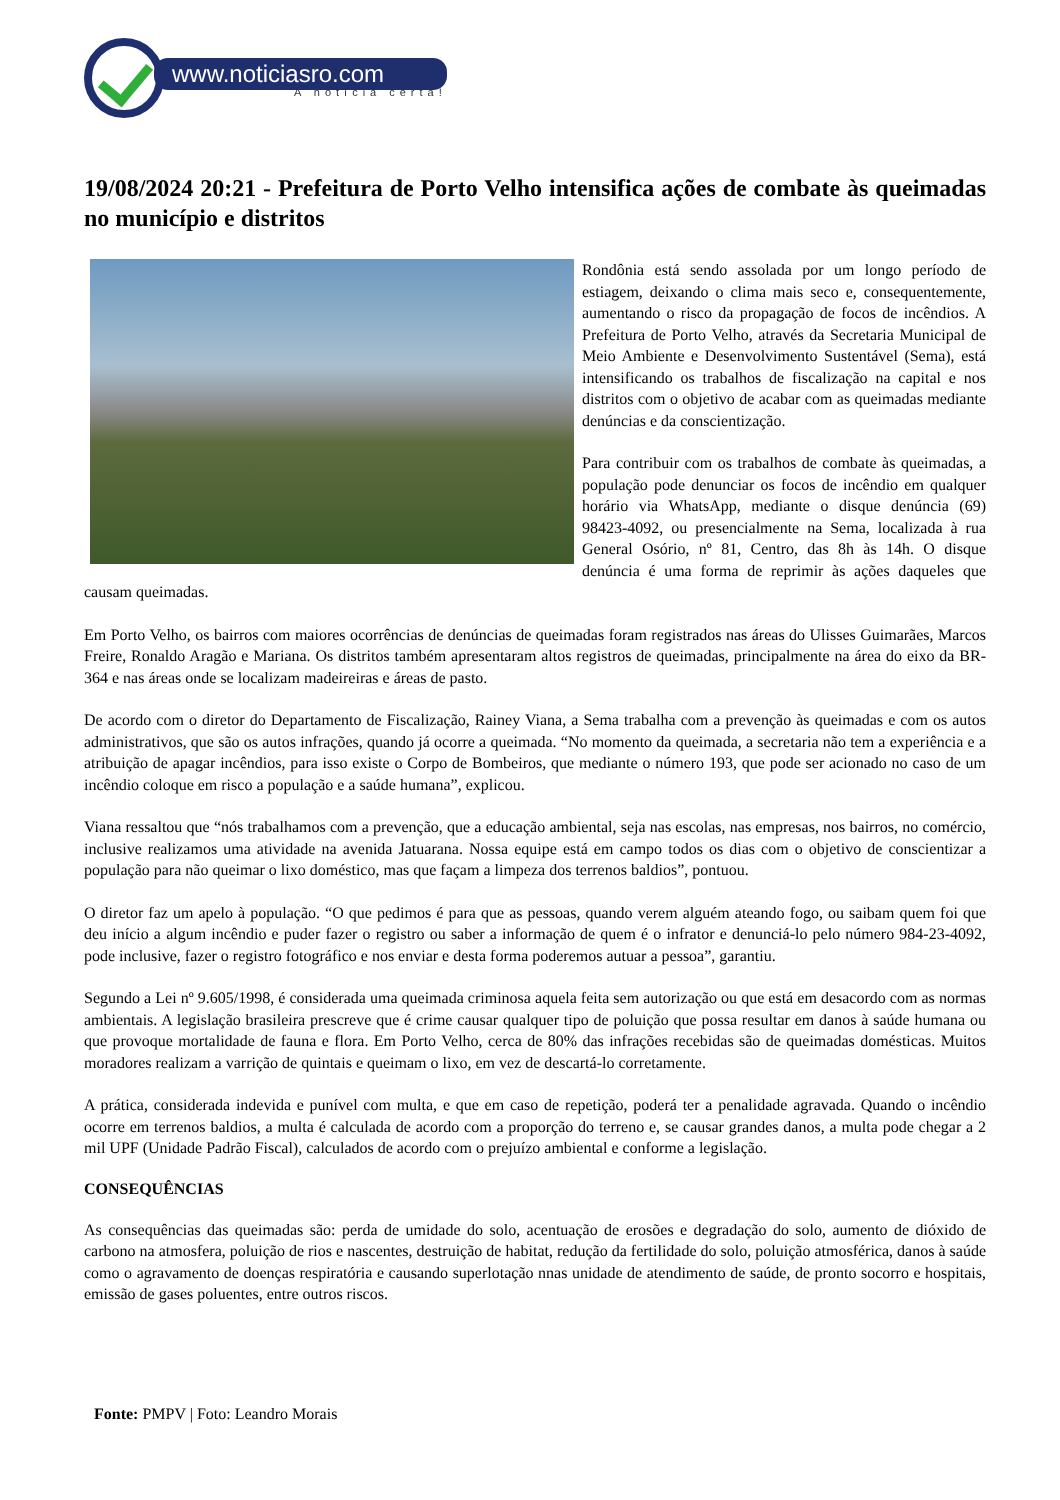www.noticiasro.com
A notícia certa!
19/08/2024 20:21 - Prefeitura de Porto Velho intensifica ações de combate às queimadas no município e distritos
Rondônia está sendo assolada por um longo período de estiagem, deixando o clima mais seco e, consequentemente, aumentando o risco da propagação de focos de incêndios. A Prefeitura de Porto Velho, através da Secretaria Municipal de Meio Ambiente e Desenvolvimento Sustentável (Sema), está intensificando os trabalhos de fiscalização na capital e nos distritos com o objetivo de acabar com as queimadas mediante denúncias e da conscientização.
Para contribuir com os trabalhos de combate às queimadas, a população pode denunciar os focos de incêndio em qualquer horário via WhatsApp, mediante o disque denúncia (69) 98423-4092, ou presencialmente na Sema, localizada à rua General Osório, nº 81, Centro, das 8h às 14h. O disque denúncia é uma forma de reprimir às ações daqueles que causam queimadas.
Em Porto Velho, os bairros com maiores ocorrências de denúncias de queimadas foram registrados nas áreas do Ulisses Guimarães, Marcos Freire, Ronaldo Aragão e Mariana. Os distritos também apresentaram altos registros de queimadas, principalmente na área do eixo da BR-364 e nas áreas onde se localizam madeireiras e áreas de pasto.
De acordo com o diretor do Departamento de Fiscalização, Rainey Viana, a Sema trabalha com a prevenção às queimadas e com os autos administrativos, que são os autos infrações, quando já ocorre a queimada. “No momento da queimada, a secretaria não tem a experiência e a atribuição de apagar incêndios, para isso existe o Corpo de Bombeiros, que mediante o número 193, que pode ser acionado no caso de um incêndio coloque em risco a população e a saúde humana”, explicou.
Viana ressaltou que “nós trabalhamos com a prevenção, que a educação ambiental, seja nas escolas, nas empresas, nos bairros, no comércio, inclusive realizamos uma atividade na avenida Jatuarana. Nossa equipe está em campo todos os dias com o objetivo de conscientizar a população para não queimar o lixo doméstico, mas que façam a limpeza dos terrenos baldios”, pontuou.
O diretor faz um apelo à população. “O que pedimos é para que as pessoas, quando verem alguém ateando fogo, ou saibam quem foi que deu início a algum incêndio e puder fazer o registro ou saber a informação de quem é o infrator e denunciá-lo pelo número 984-23-4092, pode inclusive, fazer o registro fotográfico e nos enviar e desta forma poderemos autuar a pessoa”, garantiu.
Segundo a Lei nº 9.605/1998, é considerada uma queimada criminosa aquela feita sem autorização ou que está em desacordo com as normas ambientais. A legislação brasileira prescreve que é crime causar qualquer tipo de poluição que possa resultar em danos à saúde humana ou que provoque mortalidade de fauna e flora. Em Porto Velho, cerca de 80% das infrações recebidas são de queimadas domésticas. Muitos moradores realizam a varrição de quintais e queimam o lixo, em vez de descartá-lo corretamente.
A prática, considerada indevida e punível com multa, e que em caso de repetição, poderá ter a penalidade agravada. Quando o incêndio ocorre em terrenos baldios, a multa é calculada de acordo com a proporção do terreno e, se causar grandes danos, a multa pode chegar a 2 mil UPF (Unidade Padrão Fiscal), calculados de acordo com o prejuízo ambiental e conforme a legislação.
CONSEQUÊNCIAS
As consequências das queimadas são: perda de umidade do solo, acentuação de erosões e degradação do solo, aumento de dióxido de carbono na atmosfera, poluição de rios e nascentes, destruição de habitat, redução da fertilidade do solo, poluição atmosférica, danos à saúde como o agravamento de doenças respiratória e causando superlotação nnas unidade de atendimento de saúde, de pronto socorro e hospitais, emissão de gases poluentes, entre outros riscos.
Fonte: PMPV | Foto: Leandro Morais